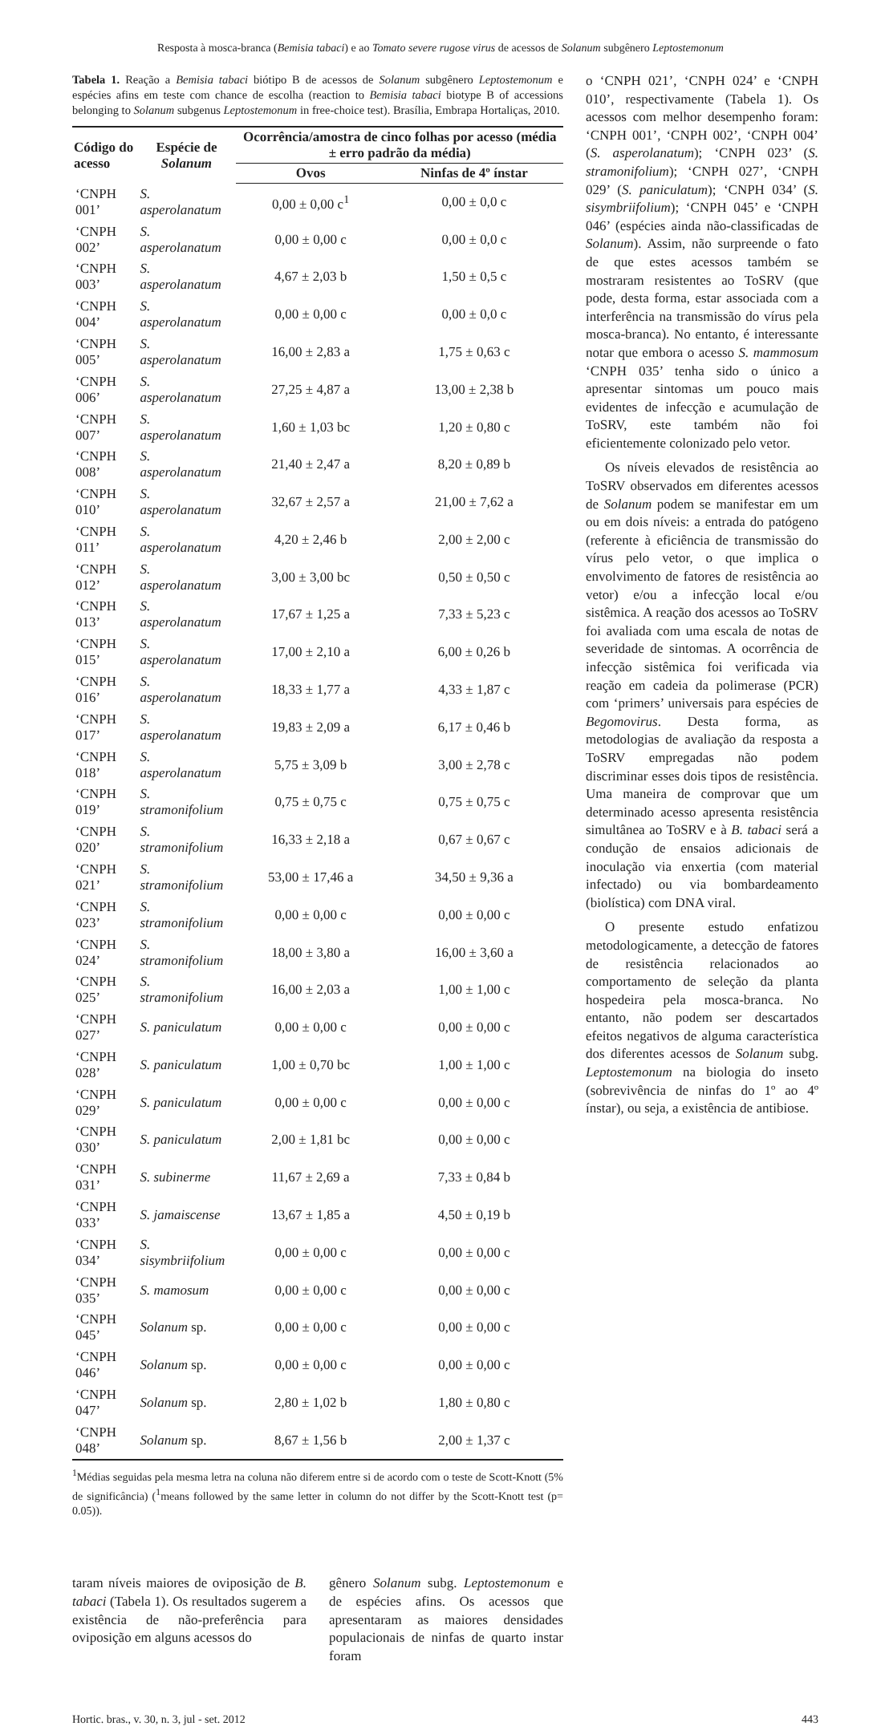Resposta à mosca-branca (Bemisia tabaci) e ao Tomato severe rugose virus de acessos de Solanum subgênero Leptostemonum
Tabela 1. Reação a Bemisia tabaci biótipo B de acessos de Solanum subgênero Leptostemonum e espécies afins em teste com chance de escolha (reaction to Bemisia tabaci biotype B of accessions belonging to Solanum subgenus Leptostemonum in free-choice test). Brasília, Embrapa Hortaliças, 2010.
| Código do acesso | Espécie de Solanum | Ocorrência/amostra de cinco folhas por acesso (média ± erro padrão da média) | |
| --- | --- | --- | --- |
| | | Ovos | Ninfas de 4º ínstar |
| ‘CNPH 001’ | S. asperolanatum | 0,00 ± 0,00 c<sup>1</sup> | 0,00 ± 0,0 c |
| ‘CNPH 002’ | S. asperolanatum | 0,00 ± 0,00 c | 0,00 ± 0,0 c |
| ‘CNPH 003’ | S. asperolanatum | 4,67 ± 2,03 b | 1,50 ± 0,5 c |
| ‘CNPH 004’ | S. asperolanatum | 0,00 ± 0,00 c | 0,00 ± 0,0 c |
| ‘CNPH 005’ | S. asperolanatum | 16,00 ± 2,83 a | 1,75 ± 0,63 c |
| ‘CNPH 006’ | S. asperolanatum | 27,25 ± 4,87 a | 13,00 ± 2,38 b |
| ‘CNPH 007’ | S. asperolanatum | 1,60 ± 1,03 bc | 1,20 ± 0,80 c |
| ‘CNPH 008’ | S. asperolanatum | 21,40 ± 2,47 a | 8,20 ± 0,89 b |
| ‘CNPH 010’ | S. asperolanatum | 32,67 ± 2,57 a | 21,00 ± 7,62 a |
| ‘CNPH 011’ | S. asperolanatum | 4,20 ± 2,46 b | 2,00 ± 2,00 c |
| ‘CNPH 012’ | S. asperolanatum | 3,00 ± 3,00 bc | 0,50 ± 0,50 c |
| ‘CNPH 013’ | S. asperolanatum | 17,67 ± 1,25 a | 7,33 ± 5,23 c |
| ‘CNPH 015’ | S. asperolanatum | 17,00 ± 2,10 a | 6,00 ± 0,26 b |
| ‘CNPH 016’ | S. asperolanatum | 18,33 ± 1,77 a | 4,33 ± 1,87 c |
| ‘CNPH 017’ | S. asperolanatum | 19,83 ± 2,09 a | 6,17 ± 0,46 b |
| ‘CNPH 018’ | S. asperolanatum | 5,75 ± 3,09 b | 3,00 ± 2,78 c |
| ‘CNPH 019’ | S. stramonifolium | 0,75 ± 0,75 c | 0,75 ± 0,75 c |
| ‘CNPH 020’ | S. stramonifolium | 16,33 ± 2,18 a | 0,67 ± 0,67 c |
| ‘CNPH 021’ | S. stramonifolium | 53,00 ± 17,46 a | 34,50 ± 9,36 a |
| ‘CNPH 023’ | S. stramonifolium | 0,00 ± 0,00 c | 0,00 ± 0,00 c |
| ‘CNPH 024’ | S. stramonifolium | 18,00 ± 3,80 a | 16,00 ± 3,60 a |
| ‘CNPH 025’ | S. stramonifolium | 16,00 ± 2,03 a | 1,00 ± 1,00 c |
| ‘CNPH 027’ | S. paniculatum | 0,00 ± 0,00 c | 0,00 ± 0,00 c |
| ‘CNPH 028’ | S. paniculatum | 1,00 ± 0,70 bc | 1,00 ± 1,00 c |
| ‘CNPH 029’ | S. paniculatum | 0,00 ± 0,00 c | 0,00 ± 0,00 c |
| ‘CNPH 030’ | S. paniculatum | 2,00 ± 1,81 bc | 0,00 ± 0,00 c |
| ‘CNPH 031’ | S. subinerme | 11,67 ± 2,69 a | 7,33 ± 0,84 b |
| ‘CNPH 033’ | S. jamaiscense | 13,67 ± 1,85 a | 4,50 ± 0,19 b |
| ‘CNPH 034’ | S. sisymbriifolium | 0,00 ± 0,00 c | 0,00 ± 0,00 c |
| ‘CNPH 035’ | S. mamosum | 0,00 ± 0,00 c | 0,00 ± 0,00 c |
| ‘CNPH 045’ | Solanum sp. | 0,00 ± 0,00 c | 0,00 ± 0,00 c |
| ‘CNPH 046’ | Solanum sp. | 0,00 ± 0,00 c | 0,00 ± 0,00 c |
| ‘CNPH 047’ | Solanum sp. | 2,80 ± 1,02 b | 1,80 ± 0,80 c |
| ‘CNPH 048’ | Solanum sp. | 8,67 ± 1,56 b | 2,00 ± 1,37 c |
<sup>1</sup> Médias seguidas pela mesma letra na coluna não diferem entre si de acordo com o teste de Scott-Knott (5% de significância) (<sup>1</sup>means followed by the same letter in column do not differ by the Scott-Knott test (p= 0.05)).
taram níveis maiores de oviposição de B. tabaci (Tabela 1). Os resultados sugerem a existência de não-preferência para oviposição em alguns acessos do
gênero Solanum subg. Leptostemonum e de espécies afins. Os acessos que apresentaram as maiores densidades populacionais de ninfas de quarto instar foram
o ‘CNPH 021’, ‘CNPH 024’ e ‘CNPH 010’, respectivamente (Tabela 1). Os acessos com melhor desempenho foram: ‘CNPH 001’, ‘CNPH 002’, ‘CNPH 004’ (S. asperolanatum); ‘CNPH 023’ (S. stramonifolium); ‘CNPH 027’, ‘CNPH 029’ (S. paniculatum); ‘CNPH 034’ (S. sisymbriifolium); ‘CNPH 045’ e ‘CNPH 046’ (espécies ainda não-classificadas de Solanum). Assim, não surpreende o fato de que estes acessos também se mostraram resistentes ao ToSRV (que pode, desta forma, estar associada com a interferência na transmissão do vírus pela mosca-branca). No entanto, é interessante notar que embora o acesso S. mammosum ‘CNPH 035’ tenha sido o único a apresentar sintomas um pouco mais evidentes de infecção e acumulação de ToSRV, este também não foi eficientemente colonizado pelo vetor.
Os níveis elevados de resistência ao ToSRV observados em diferentes acessos de Solanum podem se manifestar em um ou em dois níveis: a entrada do patógeno (referente à eficiência de transmissão do vírus pelo vetor, o que implica o envolvimento de fatores de resistência ao vetor) e/ou a infecção local e/ou sistêmica. A reação dos acessos ao ToSRV foi avaliada com uma escala de notas de severidade de sintomas. A ocorrência de infecção sistêmica foi verificada via reação em cadeia da polimerase (PCR) com ‘primers’ universais para espécies de Begomovirus. Desta forma, as metodologias de avaliação da resposta a ToSRV empregadas não podem discriminar esses dois tipos de resistência. Uma maneira de comprovar que um determinado acesso apresenta resistência simultânea ao ToSRV e à B. tabaci será a condução de ensaios adicionais de inoculação via enxertia (com material infectado) ou via bombardeamento (biolística) com DNA viral.
O presente estudo enfatizou metodologicamente, a detecção de fatores de resistência relacionados ao comportamento de seleção da planta hospedeira pela mosca-branca. No entanto, não podem ser descartados efeitos negativos de alguma característica dos diferentes acessos de Solanum subg. Leptostemonum na biologia do inseto (sobrevivência de ninfas do 1º ao 4º ínstar), ou seja, a existência de antibiose.
Hortic. bras., v. 30, n. 3, jul - set. 2012 443